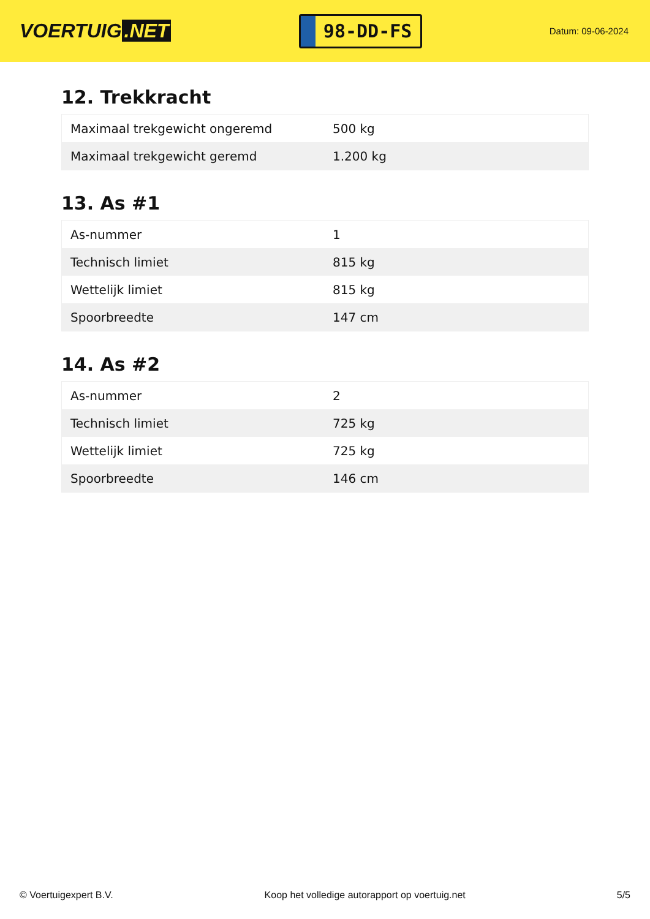VOERTUIG.NET
98-DD-FS
Datum: 09-06-2024
12. Trekkracht
| Maximaal trekgewicht ongeremd | 500 kg |
| Maximaal trekgewicht geremd | 1.200 kg |
13. As #1
| As-nummer | 1 |
| Technisch limiet | 815 kg |
| Wettelijk limiet | 815 kg |
| Spoorbreedte | 147 cm |
14. As #2
| As-nummer | 2 |
| Technisch limiet | 725 kg |
| Wettelijk limiet | 725 kg |
| Spoorbreedte | 146 cm |
© Voertuigexpert B.V. Koop het volledige autorapport op voertuig.net 5/5